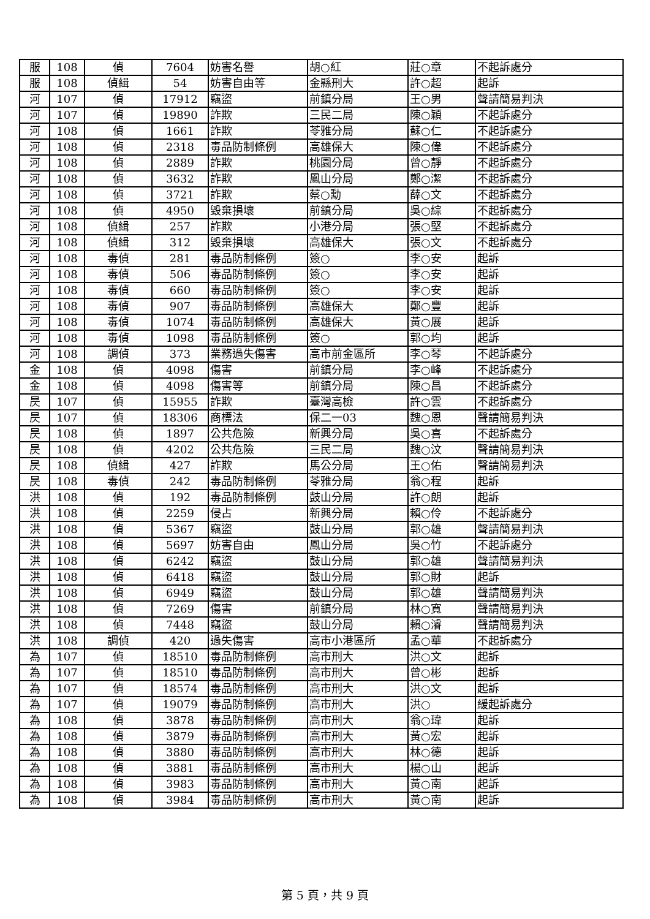| 服 | 108 | 偵 | 7604 | 妨害名譽 | 胡○紅 | 莊○章 | 不起訴處分 |
| 服 | 108 | 偵緝 | 54 | 妨害自由等 | 金縣刑大 | 許○超 | 起訴 |
| 河 | 107 | 偵 | 17912 | 竊盜 | 前鎮分局 | 王○男 | 聲請簡易判決 |
| 河 | 107 | 偵 | 19890 | 詐欺 | 三民二局 | 陳○穎 | 不起訴處分 |
| 河 | 108 | 偵 | 1661 | 詐欺 | 苓雅分局 | 蘇○仁 | 不起訴處分 |
| 河 | 108 | 偵 | 2318 | 毒品防制條例 | 高雄保大 | 陳○偉 | 不起訴處分 |
| 河 | 108 | 偵 | 2889 | 詐欺 | 桃園分局 | 曾○靜 | 不起訴處分 |
| 河 | 108 | 偵 | 3632 | 詐欺 | 鳳山分局 | 鄭○潔 | 不起訴處分 |
| 河 | 108 | 偵 | 3721 | 詐欺 | 蔡○勳 | 薛○文 | 不起訴處分 |
| 河 | 108 | 偵 | 4950 | 毀棄損壞 | 前鎮分局 | 吳○綜 | 不起訴處分 |
| 河 | 108 | 偵緝 | 257 | 詐欺 | 小港分局 | 張○堅 | 不起訴處分 |
| 河 | 108 | 偵緝 | 312 | 毀棄損壞 | 高雄保大 | 張○文 | 不起訴處分 |
| 河 | 108 | 毒偵 | 281 | 毒品防制條例 | 簽○ | 李○安 | 起訴 |
| 河 | 108 | 毒偵 | 506 | 毒品防制條例 | 簽○ | 李○安 | 起訴 |
| 河 | 108 | 毒偵 | 660 | 毒品防制條例 | 簽○ | 李○安 | 起訴 |
| 河 | 108 | 毒偵 | 907 | 毒品防制條例 | 高雄保大 | 鄭○豐 | 起訴 |
| 河 | 108 | 毒偵 | 1074 | 毒品防制條例 | 高雄保大 | 黃○展 | 起訴 |
| 河 | 108 | 毒偵 | 1098 | 毒品防制條例 | 簽○ | 郭○均 | 起訴 |
| 河 | 108 | 調偵 | 373 | 業務過失傷害 | 高市前金區所 | 李○琴 | 不起訴處分 |
| 金 | 108 | 偵 | 4098 | 傷害 | 前鎮分局 | 李○峰 | 不起訴處分 |
| 金 | 108 | 偵 | 4098 | 傷害等 | 前鎮分局 | 陳○昌 | 不起訴處分 |
| 昃 | 107 | 偵 | 15955 | 詐欺 | 臺灣高檢 | 許○雲 | 不起訴處分 |
| 昃 | 107 | 偵 | 18306 | 商標法 | 保二一03 | 魏○恩 | 聲請簡易判決 |
| 昃 | 108 | 偵 | 1897 | 公共危險 | 新興分局 | 吳○喜 | 不起訴處分 |
| 昃 | 108 | 偵 | 4202 | 公共危險 | 三民二局 | 魏○汶 | 聲請簡易判決 |
| 昃 | 108 | 偵緝 | 427 | 詐欺 | 馬公分局 | 王○佑 | 聲請簡易判決 |
| 昃 | 108 | 毒偵 | 242 | 毒品防制條例 | 苓雅分局 | 翁○程 | 起訴 |
| 洪 | 108 | 偵 | 192 | 毒品防制條例 | 鼓山分局 | 許○朗 | 起訴 |
| 洪 | 108 | 偵 | 2259 | 侵占 | 新興分局 | 賴○伶 | 不起訴處分 |
| 洪 | 108 | 偵 | 5367 | 竊盜 | 鼓山分局 | 郭○雄 | 聲請簡易判決 |
| 洪 | 108 | 偵 | 5697 | 妨害自由 | 鳳山分局 | 吳○竹 | 不起訴處分 |
| 洪 | 108 | 偵 | 6242 | 竊盜 | 鼓山分局 | 郭○雄 | 聲請簡易判決 |
| 洪 | 108 | 偵 | 6418 | 竊盜 | 鼓山分局 | 郭○財 | 起訴 |
| 洪 | 108 | 偵 | 6949 | 竊盜 | 鼓山分局 | 郭○雄 | 聲請簡易判決 |
| 洪 | 108 | 偵 | 7269 | 傷害 | 前鎮分局 | 林○寬 | 聲請簡易判決 |
| 洪 | 108 | 偵 | 7448 | 竊盜 | 鼓山分局 | 賴○濬 | 聲請簡易判決 |
| 洪 | 108 | 調偵 | 420 | 過失傷害 | 高市小港區所 | 孟○華 | 不起訴處分 |
| 為 | 107 | 偵 | 18510 | 毒品防制條例 | 高市刑大 | 洪○文 | 起訴 |
| 為 | 107 | 偵 | 18510 | 毒品防制條例 | 高市刑大 | 曾○彬 | 起訴 |
| 為 | 107 | 偵 | 18574 | 毒品防制條例 | 高市刑大 | 洪○文 | 起訴 |
| 為 | 107 | 偵 | 19079 | 毒品防制條例 | 高市刑大 | 洪○ | 緩起訴處分 |
| 為 | 108 | 偵 | 3878 | 毒品防制條例 | 高市刑大 | 翁○瑋 | 起訴 |
| 為 | 108 | 偵 | 3879 | 毒品防制條例 | 高市刑大 | 黃○宏 | 起訴 |
| 為 | 108 | 偵 | 3880 | 毒品防制條例 | 高市刑大 | 林○德 | 起訴 |
| 為 | 108 | 偵 | 3881 | 毒品防制條例 | 高市刑大 | 楊○山 | 起訴 |
| 為 | 108 | 偵 | 3983 | 毒品防制條例 | 高市刑大 | 黃○南 | 起訴 |
| 為 | 108 | 偵 | 3984 | 毒品防制條例 | 高市刑大 | 黃○南 | 起訴 |
第 5 頁，共 9 頁